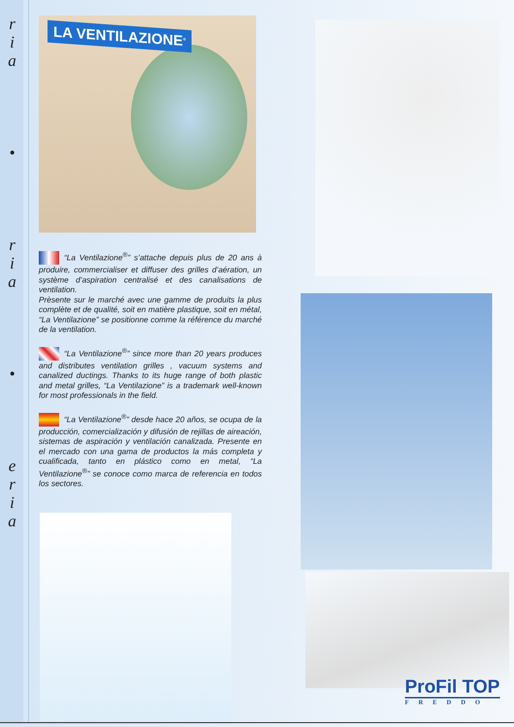r
i
a
•
r
i
a
•
e
r
i
a
LA VENTILAZIONE<sup>®</sup>
“La Ventilazione<sup>®</sup>” s’attache depuis plus de 20 ans à produire, commercialiser et diffuser des grilles d’aération, un système d’aspiration centralisé et des canalisations de ventilation.
Prèsente sur le marché avec une gamme de produits la plus complète et de qualité, soit en matière plastique, soit en métal, “La Ventilazione” se positionne comme la référence du marché de la ventilation.
“La Ventilazione<sup>®</sup>” since more than 20 years produces and distributes ventilation grilles , vacuum systems and canalized ductings. Thanks to its huge range of both plastic and metal grilles, “La Ventilazione” is a trademark well-known for most professionals in the field.
“La Ventilazione<sup>®</sup>” desde hace 20 años, se ocupa de la producción, comercialización y difusión de rejillas de aireación, sistemas de aspiración y ventilación canalizada. Presente en el mercado con una gama de productos la más completa y cualificada, tanto en plástico como en metal, “La Ventilazione<sup>®</sup>” se conoce como marca de referencia en todos los sectores.
ProFil TOP
FREDDO